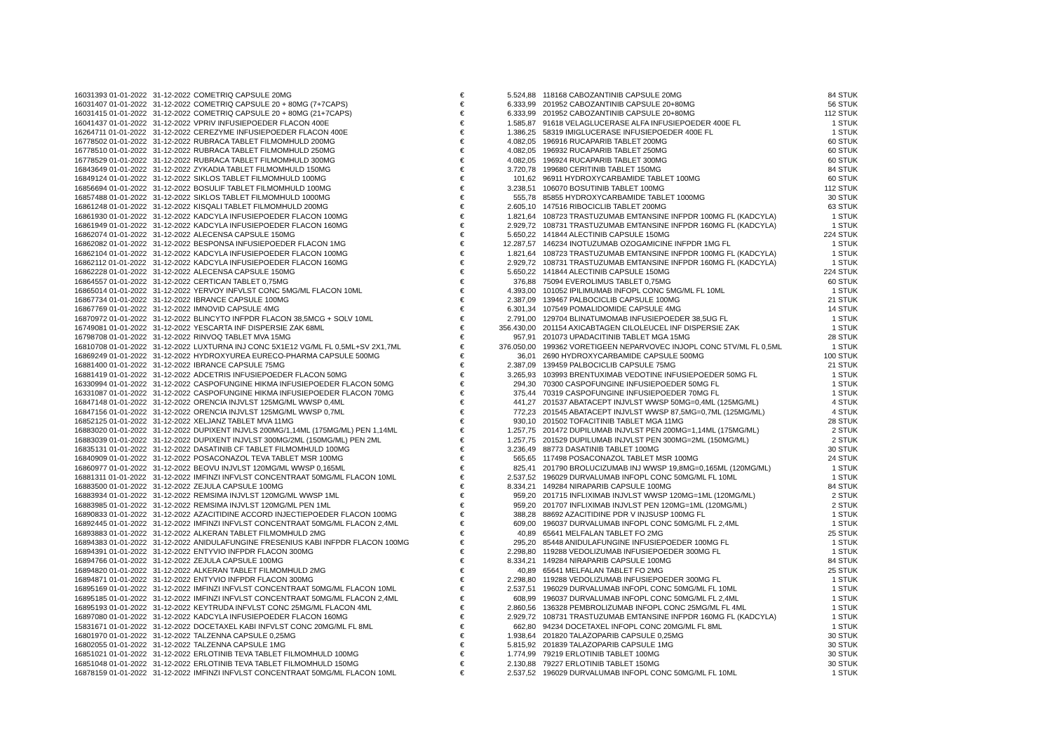| 16031393 01-01-2022 | 31-12-2022 | COMETRIQ CAPSULE 20MG | € | 5.524,88 | | 118168 CABOZANTINIB CAPSULE 20MG | 84 STUK |
| 16031407 01-01-2022 | 31-12-2022 | COMETRIQ CAPSULE 20 + 80MG (7+7CAPS) | € | 6.333,99 | | 201952 CABOZANTINIB CAPSULE 20+80MG | 56 STUK |
| 16031415 01-01-2022 | 31-12-2022 | COMETRIQ CAPSULE 20 + 80MG (21+7CAPS) | € | 6.333,99 | | 201952 CABOZANTINIB CAPSULE 20+80MG | 112 STUK |
| 16041437 01-01-2022 | 31-12-2022 | VPRIV INFUSIEPOEDER FLACON 400E | € | 1.585,87 | | 91618 VELAGLUCERASE ALFA INFUSIEPOEDER 400E FL | 1 STUK |
| 16264711 01-01-2022 | 31-12-2022 | CEREZYME INFUSIEPOEDER FLACON 400E | € | 1.386,25 | | 58319 IMIGLUCERASE INFUSIEPOEDER 400E FL | 1 STUK |
| 16778502 01-01-2022 | 31-12-2022 | RUBRACA TABLET FILMOMHULD 200MG | € | 4.082,05 | | 196916 RUCAPARIB TABLET 200MG | 60 STUK |
| 16778510 01-01-2022 | 31-12-2022 | RUBRACA TABLET FILMOMHULD 250MG | € | 4.082,05 | | 196932 RUCAPARIB TABLET 250MG | 60 STUK |
| 16778529 01-01-2022 | 31-12-2022 | RUBRACA TABLET FILMOMHULD 300MG | € | 4.082,05 | | 196924 RUCAPARIB TABLET 300MG | 60 STUK |
| 16843649 01-01-2022 | 31-12-2022 | ZYKADIA TABLET FILMOMHULD 150MG | € | 3.720,78 | | 199680 CERITINIB TABLET 150MG | 84 STUK |
| 16849124 01-01-2022 | 31-12-2022 | SIKLOS TABLET FILMOMHULD 100MG | € | 101,62 | | 96911 HYDROXYCARBAMIDE TABLET 100MG | 60 STUK |
| 16856694 01-01-2022 | 31-12-2022 | BOSULIF TABLET FILMOMHULD 100MG | € | 3.238,51 | | 106070 BOSUTINIB TABLET 100MG | 112 STUK |
| 16857488 01-01-2022 | 31-12-2022 | SIKLOS TABLET FILMOMHULD 1000MG | € | 555,78 | | 85855 HYDROXYCARBAMIDE TABLET 1000MG | 30 STUK |
| 16861248 01-01-2022 | 31-12-2022 | KISQALI TABLET FILMOMHULD 200MG | € | 2.605,10 | | 147516 RIBOCICLIB TABLET 200MG | 63 STUK |
| 16861930 01-01-2022 | 31-12-2022 | KADCYLA INFUSIEPOEDER FLACON 100MG | € | 1.821,64 | | 108723 TRASTUZUMAB EMTANSINE INFPDR 100MG FL (KADCYLA) | 1 STUK |
| 16861949 01-01-2022 | 31-12-2022 | KADCYLA INFUSIEPOEDER FLACON 160MG | € | 2.929,72 | | 108731 TRASTUZUMAB EMTANSINE INFPDR 160MG FL (KADCYLA) | 1 STUK |
| 16862074 01-01-2022 | 31-12-2022 | ALECENSA CAPSULE 150MG | € | 5.650,22 | | 141844 ALECTINIB CAPSULE 150MG | 224 STUK |
| 16862082 01-01-2022 | 31-12-2022 | BESPONSA INFUSIEPOEDER FLACON 1MG | € | 12.287,57 | | 146234 INOTUZUMAB OZOGAMICINE INFPDR 1MG FL | 1 STUK |
| 16862104 01-01-2022 | 31-12-2022 | KADCYLA INFUSIEPOEDER FLACON 100MG | € | 1.821,64 | | 108723 TRASTUZUMAB EMTANSINE INFPDR 100MG FL (KADCYLA) | 1 STUK |
| 16862112 01-01-2022 | 31-12-2022 | KADCYLA INFUSIEPOEDER FLACON 160MG | € | 2.929,72 | | 108731 TRASTUZUMAB EMTANSINE INFPDR 160MG FL (KADCYLA) | 1 STUK |
| 16862228 01-01-2022 | 31-12-2022 | ALECENSA CAPSULE 150MG | € | 5.650,22 | | 141844 ALECTINIB CAPSULE 150MG | 224 STUK |
| 16864557 01-01-2022 | 31-12-2022 | CERTICAN TABLET 0,75MG | € | 376,88 | | 75094 EVEROLIMUS TABLET 0,75MG | 60 STUK |
| 16865014 01-01-2022 | 31-12-2022 | YERVOY INFVLST CONC 5MG/ML FLACON 10ML | € | 4.393,00 | | 101052 IPILIMUMAB INFOPL CONC 5MG/ML FL 10ML | 1 STUK |
| 16867734 01-01-2022 | 31-12-2022 | IBRANCE CAPSULE 100MG | € | 2.387,09 | | 139467 PALBOCICLIB CAPSULE 100MG | 21 STUK |
| 16867769 01-01-2022 | 31-12-2022 | IMNOVID CAPSULE 4MG | € | 6.301,34 | | 107549 POMALIDOMIDE CAPSULE 4MG | 14 STUK |
| 16870972 01-01-2022 | 31-12-2022 | BLINCYTO INFPDR FLACON 38,5MCG + SOLV 10ML | € | 2.791,00 | | 129704 BLINATUMOMAB INFUSIEPOEDER 38,5UG FL | 1 STUK |
| 16749081 01-01-2022 | 31-12-2022 | YESCARTA INF DISPERSIE ZAK 68ML | € | 356.430,00 | | 201154 AXICABTAGEN CILOLEUCEL INF DISPERSIE ZAK | 1 STUK |
| 16798708 01-01-2022 | 31-12-2022 | RINVOQ TABLET MVA 15MG | € | 957,91 | | 201073 UPADACITINIB TABLET MGA 15MG | 28 STUK |
| 16810708 01-01-2022 | 31-12-2022 | LUXTURNA INJ CONC 5X1E12 VG/ML FL 0,5ML+SV 2X1,7ML | € | 376.050,00 | | 199362 VORETIGEEN NEPARVOVEC INJOPL CONC 5TV/ML FL 0,5ML | 1 STUK |
| 16869249 01-01-2022 | 31-12-2022 | HYDROXYUREA EURECO-PHARMA CAPSULE 500MG | € | 36,01 | | 2690 HYDROXYCARBAMIDE CAPSULE 500MG | 100 STUK |
| 16881400 01-01-2022 | 31-12-2022 | IBRANCE CAPSULE 75MG | € | 2.387,09 | | 139459 PALBOCICLIB CAPSULE 75MG | 21 STUK |
| 16881419 01-01-2022 | 31-12-2022 | ADCETRIS INFUSIEPOEDER FLACON 50MG | € | 3.265,93 | | 103993 BRENTUXIMAB VEDOTINE INFUSIEPOEDER 50MG FL | 1 STUK |
| 16330994 01-01-2022 | 31-12-2022 | CASPOFUNGINE HIKMA INFUSIEPOEDER FLACON 50MG | € | 294,30 | | 70300 CASPOFUNGINE INFUSIEPOEDER 50MG FL | 1 STUK |
| 16331087 01-01-2022 | 31-12-2022 | CASPOFUNGINE HIKMA INFUSIEPOEDER FLACON 70MG | € | 375,44 | | 70319 CASPOFUNGINE INFUSIEPOEDER 70MG FL | 1 STUK |
| 16847148 01-01-2022 | 31-12-2022 | ORENCIA INJVLST 125MG/ML WWSP 0,4ML | € | 441,27 | | 201537 ABATACEPT INJVLST WWSP 50MG=0,4ML (125MG/ML) | 4 STUK |
| 16847156 01-01-2022 | 31-12-2022 | ORENCIA INJVLST 125MG/ML WWSP 0,7ML | € | 772,23 | | 201545 ABATACEPT INJVLST WWSP 87,5MG=0,7ML (125MG/ML) | 4 STUK |
| 16852125 01-01-2022 | 31-12-2022 | XELJANZ TABLET MVA 11MG | € | 930,10 | | 201502 TOFACITINIB TABLET MGA 11MG | 28 STUK |
| 16883020 01-01-2022 | 31-12-2022 | DUPIXENT INJVLS 200MG/1,14ML (175MG/ML) PEN 1,14ML | € | 1.257,75 | | 201472 DUPILUMAB INJVLST PEN 200MG=1,14ML (175MG/ML) | 2 STUK |
| 16883039 01-01-2022 | 31-12-2022 | DUPIXENT INJVLST 300MG/2ML (150MG/ML) PEN 2ML | € | 1.257,75 | | 201529 DUPILUMAB INJVLST PEN 300MG=2ML (150MG/ML) | 2 STUK |
| 16835131 01-01-2022 | 31-12-2022 | DASATINIB CF TABLET FILMOMHULD 100MG | € | 3.236,49 | | 88773 DASATINIB TABLET 100MG | 30 STUK |
| 16840909 01-01-2022 | 31-12-2022 | POSACONAZOL TEVA TABLET MSR 100MG | € | 565,65 | | 117498 POSACONAZOL TABLET MSR 100MG | 24 STUK |
| 16860977 01-01-2022 | 31-12-2022 | BEOVU INJVLST 120MG/ML WWSP 0,165ML | € | 825,41 | | 201790 BROLUCIZUMAB INJ WWSP 19,8MG=0,165ML (120MG/ML) | 1 STUK |
| 16881311 01-01-2022 | 31-12-2022 | IMFINZI INFVLST CONCENTRAAT 50MG/ML FLACON 10ML | € | 2.537,52 | | 196029 DURVALUMAB INFOPL CONC 50MG/ML FL 10ML | 1 STUK |
| 16883500 01-01-2022 | 31-12-2022 | ZEJULA CAPSULE 100MG | € | 8.334,21 | | 149284 NIRAPARIB CAPSULE 100MG | 84 STUK |
| 16883934 01-01-2022 | 31-12-2022 | REMSIMA INJVLST 120MG/ML WWSP 1ML | € | 959,20 | | 201715 INFLIXIMAB INJVLST WWSP 120MG=1ML (120MG/ML) | 2 STUK |
| 16883985 01-01-2022 | 31-12-2022 | REMSIMA INJVLST 120MG/ML PEN 1ML | € | 959,20 | | 201707 INFLIXIMAB INJVLST PEN 120MG=1ML (120MG/ML) | 2 STUK |
| 16890833 01-01-2022 | 31-12-2022 | AZACITIDINE ACCORD INJECTIEPOEDER FLACON 100MG | € | 388,28 | | 88692 AZACITIDINE PDR V INJSUSP 100MG FL | 1 STUK |
| 16892445 01-01-2022 | 31-12-2022 | IMFINZI INFVLST CONCENTRAAT 50MG/ML FLACON 2,4ML | € | 609,00 | | 196037 DURVALUMAB INFOPL CONC 50MG/ML FL 2,4ML | 1 STUK |
| 16893883 01-01-2022 | 31-12-2022 | ALKERAN TABLET FILMOMHULD 2MG | € | 40,89 | | 65641 MELFALAN TABLET FO 2MG | 25 STUK |
| 16894383 01-01-2022 | 31-12-2022 | ANIDULAFUNGINE FRESENIUS KABI INFPDR FLACON 100MG | € | 295,20 | | 85448 ANIDULAFUNGINE INFUSIEPOEDER 100MG FL | 1 STUK |
| 16894391 01-01-2022 | 31-12-2022 | ENTYVIO INFPDR FLACON 300MG | € | 2.298,80 | | 119288 VEDOLIZUMAB INFUSIEPOEDER 300MG FL | 1 STUK |
| 16894766 01-01-2022 | 31-12-2022 | ZEJULA CAPSULE 100MG | € | 8.334,21 | | 149284 NIRAPARIB CAPSULE 100MG | 84 STUK |
| 16894820 01-01-2022 | 31-12-2022 | ALKERAN TABLET FILMOMHULD 2MG | € | 40,89 | | 65641 MELFALAN TABLET FO 2MG | 25 STUK |
| 16894871 01-01-2022 | 31-12-2022 | ENTYVIO INFPDR FLACON 300MG | € | 2.298,80 | | 119288 VEDOLIZUMAB INFUSIEPOEDER 300MG FL | 1 STUK |
| 16895169 01-01-2022 | 31-12-2022 | IMFINZI INFVLST CONCENTRAAT 50MG/ML FLACON 10ML | € | 2.537,51 | | 196029 DURVALUMAB INFOPL CONC 50MG/ML FL 10ML | 1 STUK |
| 16895185 01-01-2022 | 31-12-2022 | IMFINZI INFVLST CONCENTRAAT 50MG/ML FLACON 2,4ML | € | 608,99 | | 196037 DURVALUMAB INFOPL CONC 50MG/ML FL 2,4ML | 1 STUK |
| 16895193 01-01-2022 | 31-12-2022 | KEYTRUDA INFVLST CONC 25MG/ML FLACON 4ML | € | 2.860,56 | | 136328 PEMBROLIZUMAB INFOPL CONC 25MG/ML FL 4ML | 1 STUK |
| 16897080 01-01-2022 | 31-12-2022 | KADCYLA INFUSIEPOEDER FLACON 160MG | € | 2.929,72 | | 108731 TRASTUZUMAB EMTANSINE INFPDR 160MG FL (KADCYLA) | 1 STUK |
| 15831671 01-01-2022 | 31-12-2022 | DOCETAXEL KABI INFVLST CONC 20MG/ML FL 8ML | € | 662,80 | | 94234 DOCETAXEL INFOPL CONC 20MG/ML FL 8ML | 1 STUK |
| 16801970 01-01-2022 | 31-12-2022 | TALZENNA CAPSULE 0,25MG | € | 1.938,64 | | 201820 TALAZOPARIB CAPSULE 0,25MG | 30 STUK |
| 16802055 01-01-2022 | 31-12-2022 | TALZENNA CAPSULE 1MG | € | 5.815,92 | | 201839 TALAZOPARIB CAPSULE 1MG | 30 STUK |
| 16851021 01-01-2022 | 31-12-2022 | ERLOTINIB TEVA TABLET FILMOMHULD 100MG | € | 1.774,99 | | 79219 ERLOTINIB TABLET 100MG | 30 STUK |
| 16851048 01-01-2022 | 31-12-2022 | ERLOTINIB TEVA TABLET FILMOMHULD 150MG | € | 2.130,88 | | 79227 ERLOTINIB TABLET 150MG | 30 STUK |
| 16878159 01-01-2022 | 31-12-2022 | IMFINZI INFVLST CONCENTRAAT 50MG/ML FLACON 10ML | € | 2.537,52 | | 196029 DURVALUMAB INFOPL CONC 50MG/ML FL 10ML | 1 STUK |